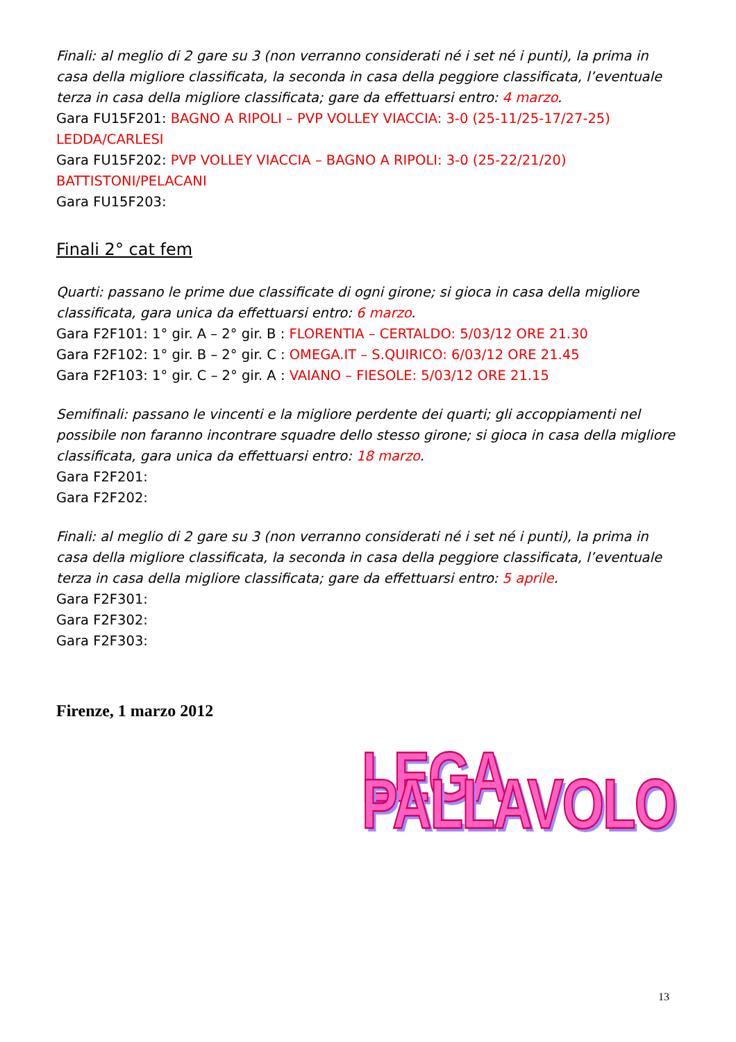Finali: al meglio di 2 gare su 3 (non verranno considerati né i set né i punti), la prima in casa della migliore classificata, la seconda in casa della peggiore classificata, l’eventuale terza in casa della migliore classificata; gare da effettuarsi entro: 4 marzo.
Gara FU15F201: BAGNO A RIPOLI – PVP VOLLEY VIACCIA: 3-0 (25-11/25-17/27-25) LEDDA/CARLESI
Gara FU15F202: PVP VOLLEY VIACCIA – BAGNO A RIPOLI: 3-0 (25-22/21/20) BATTISTONI/PELACANI
Gara FU15F203:
Finali 2° cat fem
Quarti: passano le prime due classificate di ogni girone; si gioca in casa della migliore classificata, gara unica da effettuarsi entro: 6 marzo.
Gara F2F101: 1° gir. A – 2° gir. B : FLORENTIA – CERTALDO: 5/03/12 ORE 21.30
Gara F2F102: 1° gir. B – 2° gir. C : OMEGA.IT – S.QUIRICO: 6/03/12 ORE 21.45
Gara F2F103: 1° gir. C – 2° gir. A : VAIANO – FIESOLE: 5/03/12 ORE 21.15
Semifinali: passano le vincenti e la migliore perdente dei quarti; gli accoppiamenti nel possibile non faranno incontrare squadre dello stesso girone; si gioca in casa della migliore classificata, gara unica da effettuarsi entro: 18 marzo.
Gara F2F201:
Gara F2F202:
Finali: al meglio di 2 gare su 3 (non verranno considerati né i set né i punti), la prima in casa della migliore classificata, la seconda in casa della peggiore classificata, l’eventuale terza in casa della migliore classificata; gare da effettuarsi entro: 5 aprile.
Gara F2F301:
Gara F2F302:
Gara F2F303:
Firenze, 1 marzo 2012
LEGA PALLAVOLO
13